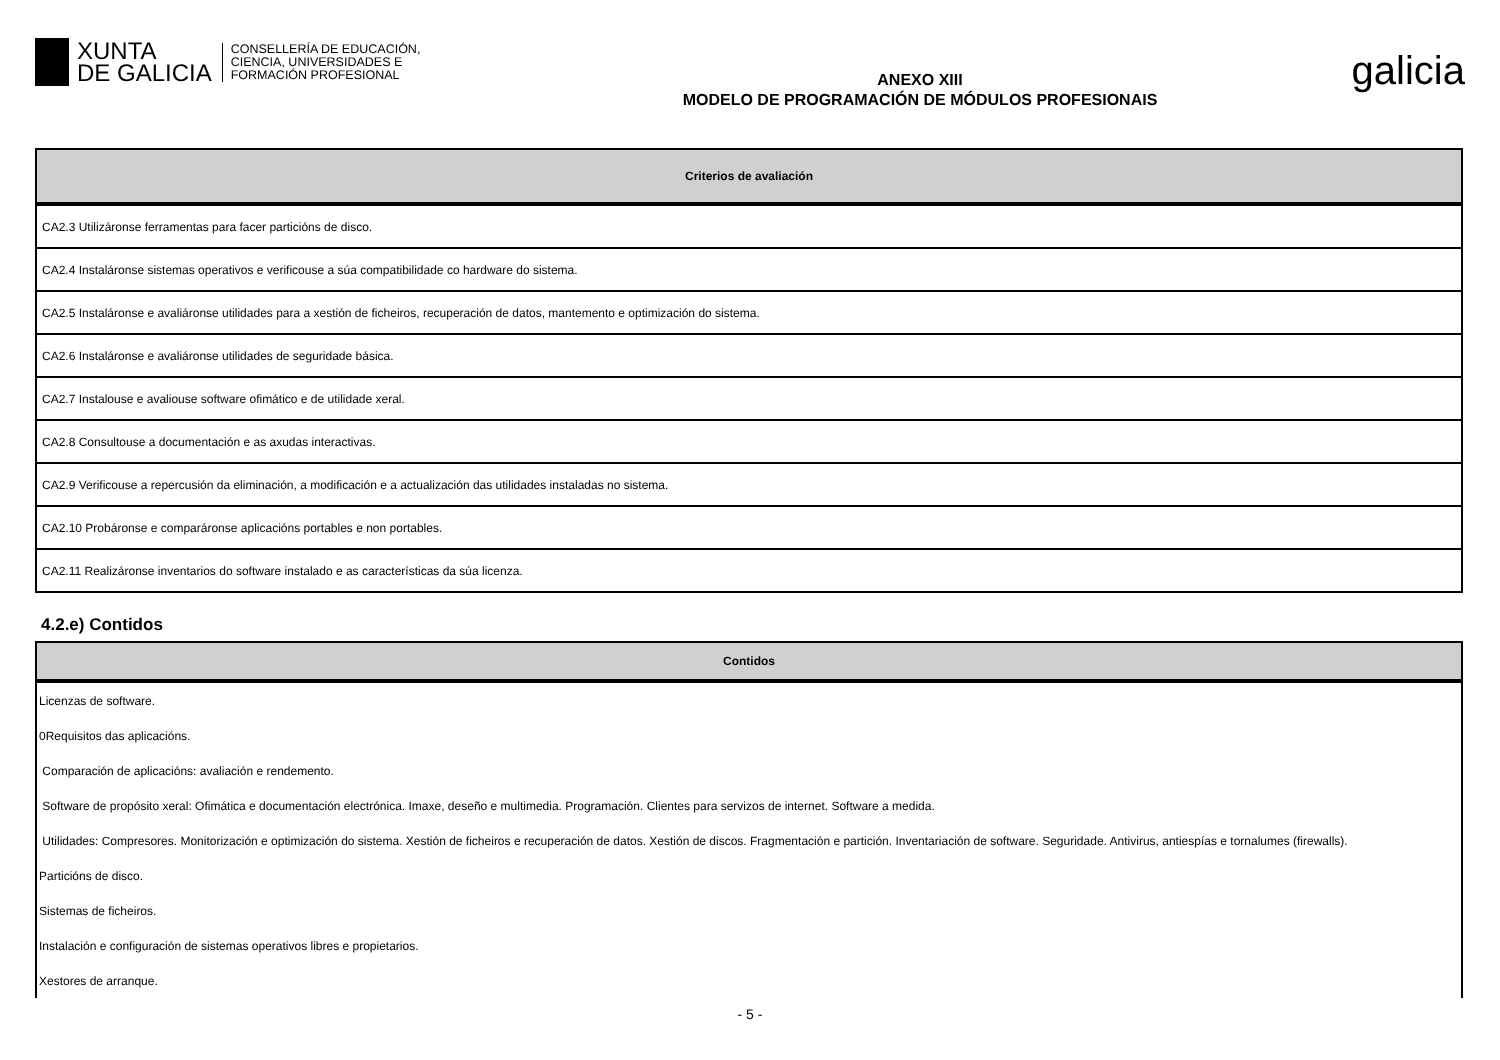XUNTA
DE GALICIA
CONSELLERÍA DE EDUCACIÓN,
CIENCIA, UNIVERSIDADES E
FORMACIÓN PROFESIONAL
ANEXO XIII
MODELO DE PROGRAMACIÓN DE MÓDULOS PROFESIONAIS
galicia
| Criterios de avaliación |
| --- |
| CA2.3 Utilizáronse ferramentas para facer particións de disco. |
| CA2.4 Instaláronse sistemas operativos e verificouse a súa compatibilidade co hardware do sistema. |
| CA2.5 Instaláronse e avaliáronse utilidades para a xestión de ficheiros, recuperación de datos, mantemento e optimización do sistema. |
| CA2.6 Instaláronse e avaliáronse utilidades de seguridade básica. |
| CA2.7 Instalouse e avaliouse software ofimático e de utilidade xeral. |
| CA2.8 Consultouse a documentación e as axudas interactivas. |
| CA2.9 Verificouse a repercusión da eliminación, a modificación e a actualización das utilidades instaladas no sistema. |
| CA2.10 Probáronse e comparáronse aplicacións portables e non portables. |
| CA2.11 Realizáronse inventarios do software instalado e as características da súa licenza. |
4.2.e) Contidos
| Contidos |
| --- |
| Licenzas de software. |
| 0Requisitos das aplicacións. |
| Comparación de aplicacións: avaliación e rendemento. |
| Software de propósito xeral: Ofimática e documentación electrónica. Imaxe, deseño e multimedia. Programación. Clientes para servizos de internet. Software a medida. |
| Utilidades: Compresores. Monitorización e optimización do sistema. Xestión de ficheiros e recuperación de datos. Xestión de discos. Fragmentación e partición. Inventariación de software. Seguridade. Antivirus, antiespías e tornalumes (firewalls). |
| Particións de disco. |
| Sistemas de ficheiros. |
| Instalación e configuración de sistemas operativos libres e propietarios. |
| Xestores de arranque. |
- 5 -